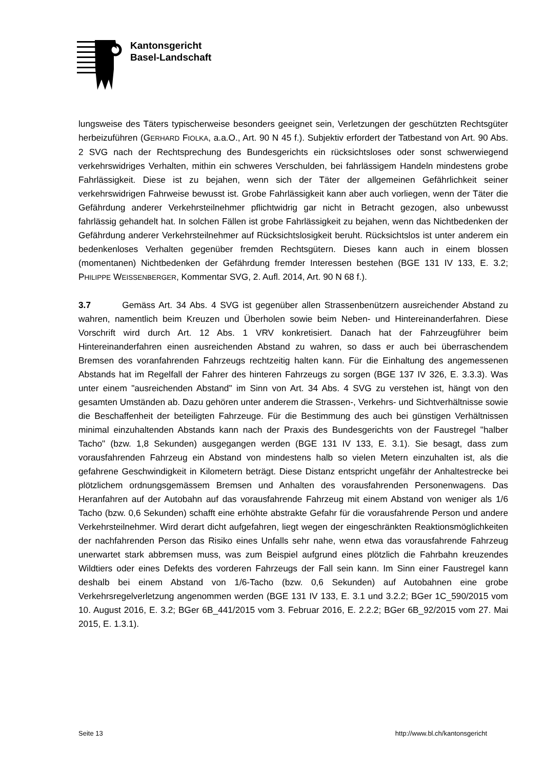Kantonsgericht
Basel-Landschaft
lungsweise des Täters typischerweise besonders geeignet sein, Verletzungen der geschützten Rechtsgüter herbeizuführen (GERHARD FIOLKA, a.a.O., Art. 90 N 45 f.). Subjektiv erfordert der Tatbestand von Art. 90 Abs. 2 SVG nach der Rechtsprechung des Bundesgerichts ein rücksichtsloses oder sonst schwerwiegend verkehrswidriges Verhalten, mithin ein schweres Verschulden, bei fahrlässigem Handeln mindestens grobe Fahrlässigkeit. Diese ist zu bejahen, wenn sich der Täter der allgemeinen Gefährlichkeit seiner verkehrswidrigen Fahrweise bewusst ist. Grobe Fahrlässigkeit kann aber auch vorliegen, wenn der Täter die Gefährdung anderer Verkehrsteilnehmer pflichtwidrig gar nicht in Betracht gezogen, also unbewusst fahrlässig gehandelt hat. In solchen Fällen ist grobe Fahrlässigkeit zu bejahen, wenn das Nichtbedenken der Gefährdung anderer Verkehrsteilnehmer auf Rücksichtslosigkeit beruht. Rücksichtslos ist unter anderem ein bedenkenloses Verhalten gegenüber fremden Rechtsgütern. Dieses kann auch in einem blossen (momentanen) Nichtbedenken der Gefährdung fremder Interessen bestehen (BGE 131 IV 133, E. 3.2; PHILIPPE WEISSENBERGER, Kommentar SVG, 2. Aufl. 2014, Art. 90 N 68 f.).
3.7 Gemäss Art. 34 Abs. 4 SVG ist gegenüber allen Strassenbenützern ausreichender Abstand zu wahren, namentlich beim Kreuzen und Überholen sowie beim Neben- und Hintereinanderfahren. Diese Vorschrift wird durch Art. 12 Abs. 1 VRV konkretisiert. Danach hat der Fahrzeugführer beim Hintereinanderfahren einen ausreichenden Abstand zu wahren, so dass er auch bei überraschendem Bremsen des voranfahrenden Fahrzeugs rechtzeitig halten kann. Für die Einhaltung des angemessenen Abstands hat im Regelfall der Fahrer des hinteren Fahrzeugs zu sorgen (BGE 137 IV 326, E. 3.3.3). Was unter einem "ausreichenden Abstand" im Sinn von Art. 34 Abs. 4 SVG zu verstehen ist, hängt von den gesamten Umständen ab. Dazu gehören unter anderem die Strassen-, Verkehrs- und Sichtverhältnisse sowie die Beschaffenheit der beteiligten Fahrzeuge. Für die Bestimmung des auch bei günstigen Verhältnissen minimal einzuhaltenden Abstands kann nach der Praxis des Bundesgerichts von der Faustregel "halber Tacho" (bzw. 1,8 Sekunden) ausgegangen werden (BGE 131 IV 133, E. 3.1). Sie besagt, dass zum vorausfahrenden Fahrzeug ein Abstand von mindestens halb so vielen Metern einzuhalten ist, als die gefahrene Geschwindigkeit in Kilometern beträgt. Diese Distanz entspricht ungefähr der Anhaltestrecke bei plötzlichem ordnungsgemässem Bremsen und Anhalten des vorausfahrenden Personenwagens. Das Heranfahren auf der Autobahn auf das vorausfahrende Fahrzeug mit einem Abstand von weniger als 1/6 Tacho (bzw. 0,6 Sekunden) schafft eine erhöhte abstrakte Gefahr für die vorausfahrende Person und andere Verkehrsteilnehmer. Wird derart dicht aufgefahren, liegt wegen der eingeschränkten Reaktionsmöglichkeiten der nachfahrenden Person das Risiko eines Unfalls sehr nahe, wenn etwa das vorausfahrende Fahrzeug unerwartet stark abbremsen muss, was zum Beispiel aufgrund eines plötzlich die Fahrbahn kreuzendes Wildtiers oder eines Defekts des vorderen Fahrzeugs der Fall sein kann. Im Sinn einer Faustregel kann deshalb bei einem Abstand von 1/6-Tacho (bzw. 0,6 Sekunden) auf Autobahnen eine grobe Verkehrsregelverletzung angenommen werden (BGE 131 IV 133, E. 3.1 und 3.2.2; BGer 1C_590/2015 vom 10. August 2016, E. 3.2; BGer 6B_441/2015 vom 3. Februar 2016, E. 2.2.2; BGer 6B_92/2015 vom 27. Mai 2015, E. 1.3.1).
Seite 13 http://www.bl.ch/kantonsgericht